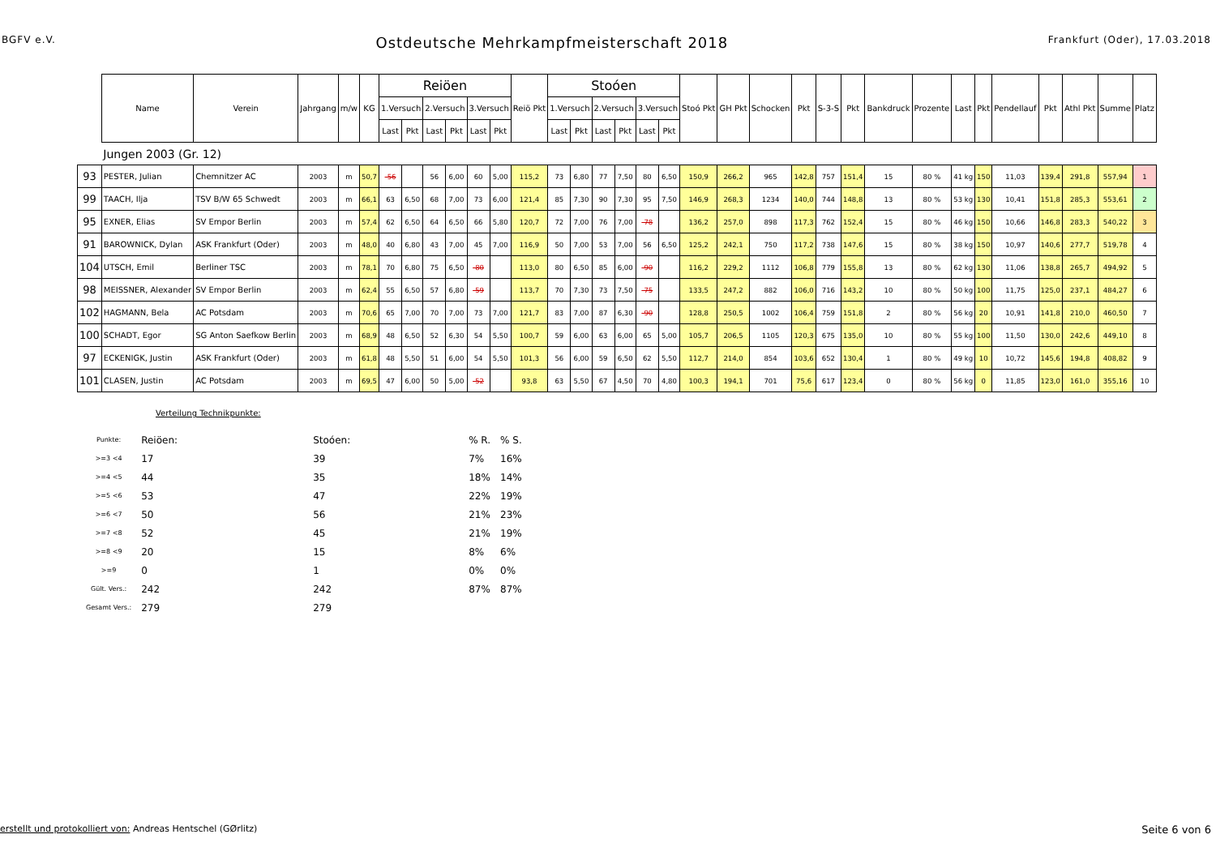BGFV e.V. Ostdeutsche Mehrkampfmeisterschaft 2018 Frankfurt (Oder), 17.03.2018
| | Name | Verein | Jahrgang | m/w | KG | Reiöen | | | | | | Reiö Pkt | Stoóen | | | | | | Stoó Pkt | GH Pkt | Schocken | Pkt | S-3-S | Pkt | Bankdruck | Prozente | Last | Pkt | Pendellauf | Pkt | Athl Pkt | Summe | Platz |
| --- | --- | --- | --- | --- | --- | --- | --- | --- | --- | --- | --- | --- | --- | --- | --- | --- | --- | --- | --- | --- | --- | --- | --- | --- | --- | --- | --- | --- | --- | --- | --- | --- | --- |
| | | | | | | 1.Versuch | | 2.Versuch | | 3.Versuch | | | 1.Versuch | | 2.Versuch | | 3.Versuch | | | | | | | | | | | | | | | | |
| | | | | | | Last | Pkt | Last | Pkt | Last | Pkt | | Last | Pkt | Last | Pkt | Last | Pkt | | | | | | | | | | | | | | | |
| | Jungen 2003 (Gr. 12) | | | | | | | | | | | | | | | | | | | | | | | | | | | | | | | | |
| 93 | PESTER, Julian | Chemnitzer AC | 2003 | m | 50,7 | -56 | | 56 | 6,00 | 60 | 5,00 | 115,2 | 73 | 6,80 | 77 | 7,50 | 80 | 6,50 | 150,9 | 266,2 | 965 | 142,8 | 757 | 151,4 | 15 | 80 % | 41 kg | 150 | 11,03 | 139,4 | 291,8 | 557,94 | 1 |
| 99 | TAACH, Ilja | TSV B/W 65 Schwedt | 2003 | m | 66,1 | 63 | 6,50 | 68 | 7,00 | 73 | 6,00 | 121,4 | 85 | 7,30 | 90 | 7,30 | 95 | 7,50 | 146,9 | 268,3 | 1234 | 140,0 | 744 | 148,8 | 13 | 80 % | 53 kg | 130 | 10,41 | 151,8 | 285,3 | 553,61 | 2 |
| 95 | EXNER, Elias | SV Empor Berlin | 2003 | m | 57,4 | 62 | 6,50 | 64 | 6,50 | 66 | 5,80 | 120,7 | 72 | 7,00 | 76 | 7,00 | -78 | | 136,2 | 257,0 | 898 | 117,3 | 762 | 152,4 | 15 | 80 % | 46 kg | 150 | 10,66 | 146,8 | 283,3 | 540,22 | 3 |
| 91 | BAROWNICK, Dylan | ASK Frankfurt (Oder) | 2003 | m | 48,0 | 40 | 6,80 | 43 | 7,00 | 45 | 7,00 | 116,9 | 50 | 7,00 | 53 | 7,00 | 56 | 6,50 | 125,2 | 242,1 | 750 | 117,2 | 738 | 147,6 | 15 | 80 % | 38 kg | 150 | 10,97 | 140,6 | 277,7 | 519,78 | 4 |
| 104 | UTSCH, Emil | Berliner TSC | 2003 | m | 78,1 | 70 | 6,80 | 75 | 6,50 | -80 | | 113,0 | 80 | 6,50 | 85 | 6,00 | -90 | | 116,2 | 229,2 | 1112 | 106,8 | 779 | 155,8 | 13 | 80 % | 62 kg | 130 | 11,06 | 138,8 | 265,7 | 494,92 | 5 |
| 98 | MEISSNER, Alexander | SV Empor Berlin | 2003 | m | 62,4 | 55 | 6,50 | 57 | 6,80 | -59 | | 113,7 | 70 | 7,30 | 73 | 7,50 | -75 | | 133,5 | 247,2 | 882 | 106,0 | 716 | 143,2 | 10 | 80 % | 50 kg | 100 | 11,75 | 125,0 | 237,1 | 484,27 | 6 |
| 102 | HAGMANN, Bela | AC Potsdam | 2003 | m | 70,6 | 65 | 7,00 | 70 | 7,00 | 73 | 7,00 | 121,7 | 83 | 7,00 | 87 | 6,30 | -90 | | 128,8 | 250,5 | 1002 | 106,4 | 759 | 151,8 | 2 | 80 % | 56 kg | 20 | 10,91 | 141,8 | 210,0 | 460,50 | 7 |
| 100 | SCHADT, Egor | SG Anton Saefkow Berlin | 2003 | m | 68,9 | 48 | 6,50 | 52 | 6,30 | 54 | 5,50 | 100,7 | 59 | 6,00 | 63 | 6,00 | 65 | 5,00 | 105,7 | 206,5 | 1105 | 120,3 | 675 | 135,0 | 10 | 80 % | 55 kg | 100 | 11,50 | 130,0 | 242,6 | 449,10 | 8 |
| 97 | ECKENIGK, Justin | ASK Frankfurt (Oder) | 2003 | m | 61,8 | 48 | 5,50 | 51 | 6,00 | 54 | 5,50 | 101,3 | 56 | 6,00 | 59 | 6,50 | 62 | 5,50 | 112,7 | 214,0 | 854 | 103,6 | 652 | 130,4 | 1 | 80 % | 49 kg | 10 | 10,72 | 145,6 | 194,8 | 408,82 | 9 |
| 101 | CLASEN, Justin | AC Potsdam | 2003 | m | 69,5 | 47 | 6,00 | 50 | 5,00 | -52 | | 93,8 | 63 | 5,50 | 67 | 4,50 | 70 | 4,80 | 100,3 | 194,1 | 701 | 75,6 | 617 | 123,4 | 0 | 80 % | 56 kg | 0 | 11,85 | 123,0 | 161,0 | 355,16 | 10 |
Verteilung Technikpunkte:
| Punkte: | Reiöen: | Stoóen: | % R. | % S. |
| >=3 <4 | 17 | 39 | 7% | 16% |
| >=4 <5 | 44 | 35 | 18% | 14% |
| >=5 <6 | 53 | 47 | 22% | 19% |
| >=6 <7 | 50 | 56 | 21% | 23% |
| >=7 <8 | 52 | 45 | 21% | 19% |
| >=8 <9 | 20 | 15 | 8% | 6% |
| >=9 | 0 | 1 | 0% | 0% |
| Gült. Vers.: | 242 | 242 | 87% | 87% |
| Gesamt Vers.: | 279 | 279 | | |
erstellt und protokolliert von: Andreas Hentschel (GØrlitz) Seite 6 von 6